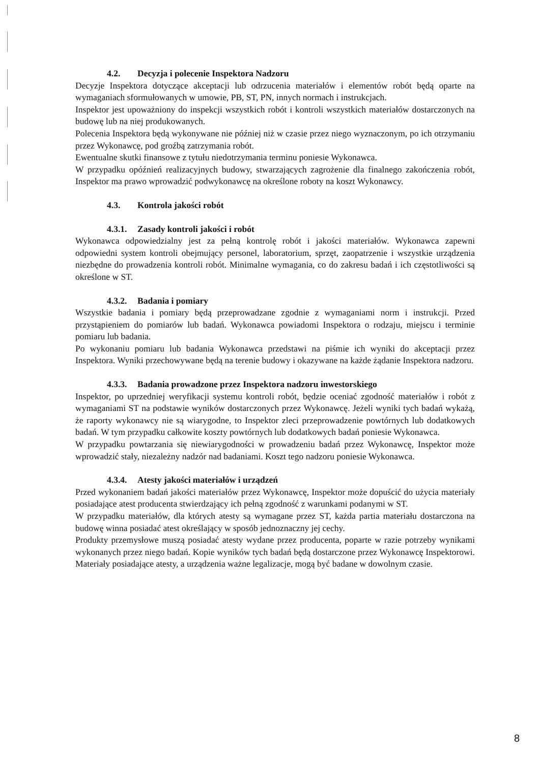4.2. Decyzja i polecenie Inspektora Nadzoru
Decyzje Inspektora dotyczące akceptacji lub odrzucenia materiałów i elementów robót będą oparte na wymaganiach sformułowanych w umowie, PB, ST, PN, innych normach i instrukcjach.
Inspektor jest upoważniony do inspekcji wszystkich robót i kontroli wszystkich materiałów dostarczonych na budowę lub na niej produkowanych.
Polecenia Inspektora będą wykonywane nie później niż w czasie przez niego wyznaczonym, po ich otrzymaniu przez Wykonawcę, pod groźbą zatrzymania robót.
Ewentualne skutki finansowe z tytułu niedotrzymania terminu poniesie Wykonawca.
W przypadku opóźnień realizacyjnych budowy, stwarzających zagrożenie dla finalnego zakończenia robót, Inspektor ma prawo wprowadzić podwykonawcę na określone roboty na koszt Wykonawcy.
4.3. Kontrola jakości robót
4.3.1. Zasady kontroli jakości i robót
Wykonawca odpowiedzialny jest za pełną kontrolę robót i jakości materiałów. Wykonawca zapewni odpowiedni system kontroli obejmujący personel, laboratorium, sprzęt, zaopatrzenie i wszystkie urządzenia niezbędne do prowadzenia kontroli robót. Minimalne wymagania, co do zakresu badań i ich częstotliwości są określone w ST.
4.3.2. Badania i pomiary
Wszystkie badania i pomiary będą przeprowadzane zgodnie z wymaganiami norm i instrukcji. Przed przystąpieniem do pomiarów lub badań. Wykonawca powiadomi Inspektora o rodzaju, miejscu i terminie pomiaru lub badania.
Po wykonaniu pomiaru lub badania Wykonawca przedstawi na piśmie ich wyniki do akceptacji przez Inspektora. Wyniki przechowywane będą na terenie budowy i okazywane na każde żądanie Inspektora nadzoru.
4.3.3. Badania prowadzone przez Inspektora nadzoru inwestorskiego
Inspektor, po uprzedniej weryfikacji systemu kontroli robót, będzie oceniać zgodność materiałów i robót z wymaganiami ST na podstawie wyników dostarczonych przez Wykonawcę. Jeżeli wyniki tych badań wykażą, że raporty wykonawcy nie są wiarygodne, to Inspektor zleci przeprowadzenie powtórnych lub dodatkowych badań. W tym przypadku całkowite koszty powtórnych lub dodatkowych badań poniesie Wykonawca.
W przypadku powtarzania się niewiarygodności w prowadzeniu badań przez Wykonawcę, Inspektor może wprowadzić stały, niezależny nadzór nad badaniami. Koszt tego nadzoru poniesie Wykonawca.
4.3.4. Atesty jakości materiałów i urządzeń
Przed wykonaniem badań jakości materiałów przez Wykonawcę, Inspektor może dopuścić do użycia materiały posiadające atest producenta stwierdzający ich pełną zgodność z warunkami podanymi w ST.
W przypadku materiałów, dla których atesty są wymagane przez ST, każda partia materiału dostarczona na budowę winna posiadać atest określający w sposób jednoznaczny jej cechy.
Produkty przemysłowe muszą posiadać atesty wydane przez producenta, poparte w razie potrzeby wynikami wykonanych przez niego badań. Kopie wyników tych badań będą dostarczone przez Wykonawcę Inspektorowi. Materiały posiadające atesty, a urządzenia ważne legalizacje, mogą być badane w dowolnym czasie.
8